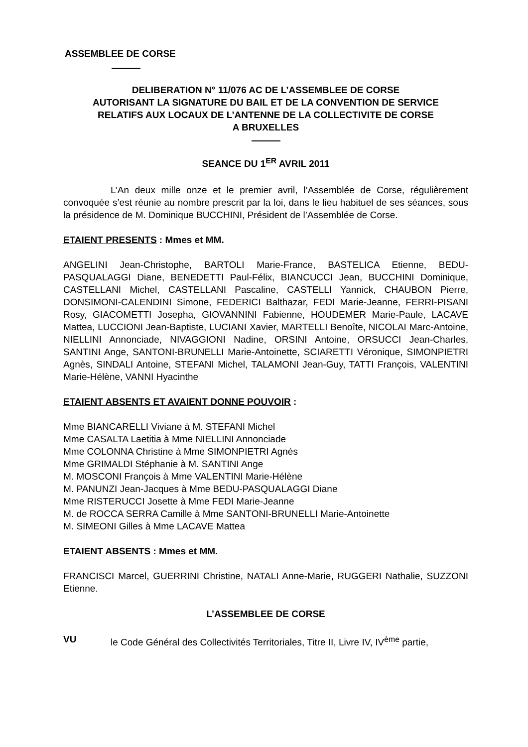ASSEMBLEE DE CORSE
DELIBERATION N° 11/076 AC DE L’ASSEMBLEE DE CORSE
AUTORISANT LA SIGNATURE DU BAIL ET DE LA CONVENTION DE SERVICE
RELATIFS AUX LOCAUX DE L’ANTENNE DE LA COLLECTIVITE DE CORSE
A BRUXELLES
SEANCE DU 1<sup>ER</sup> AVRIL 2011
L’An deux mille onze et le premier avril, l’Assemblée de Corse, régulièrement convoquée s’est réunie au nombre prescrit par la loi, dans le lieu habituel de ses séances, sous la présidence de M. Dominique BUCCHINI, Président de l’Assemblée de Corse.
ETAIENT PRESENTS : Mmes et MM.
ANGELINI Jean-Christophe, BARTOLI Marie-France, BASTELICA Etienne, BEDU-PASQUALAGGI Diane, BENEDETTI Paul-Félix, BIANCUCCI Jean, BUCCHINI Dominique, CASTELLANI Michel, CASTELLANI Pascaline, CASTELLI Yannick, CHAUBON Pierre, DONSIMONI-CALENDINI Simone, FEDERICI Balthazar, FEDI Marie-Jeanne, FERRI-PISANI Rosy, GIACOMETTI Josepha, GIOVANNINI Fabienne, HOUDEMER Marie-Paule, LACAVE Mattea, LUCCIONI Jean-Baptiste, LUCIANI Xavier, MARTELLI Benoîte, NICOLAI Marc-Antoine, NIELLINI Annonciade, NIVAGGIONI Nadine, ORSINI Antoine, ORSUCCI Jean-Charles, SANTINI Ange, SANTONI-BRUNELLI Marie-Antoinette, SCIARETTI Véronique, SIMONPIETRI Agnès, SINDALI Antoine, STEFANI Michel, TALAMONI Jean-Guy, TATTI François, VALENTINI Marie-Hélène, VANNI Hyacinthe
ETAIENT ABSENTS ET AVAIENT DONNE POUVOIR :
Mme BIANCARELLI Viviane à M. STEFANI Michel
Mme CASALTA Laetitia à Mme NIELLINI Annonciade
Mme COLONNA Christine à Mme SIMONPIETRI Agnès
Mme GRIMALDI Stéphanie à M. SANTINI Ange
M. MOSCONI François à Mme VALENTINI Marie-Hélène
M. PANUNZI Jean-Jacques à Mme BEDU-PASQUALAGGI Diane
Mme RISTERUCCI Josette à Mme FEDI Marie-Jeanne
M. de ROCCA SERRA Camille à Mme SANTONI-BRUNELLI Marie-Antoinette
M. SIMEONI Gilles à Mme LACAVE Mattea
ETAIENT ABSENTS : Mmes et MM.
FRANCISCI Marcel, GUERRINI Christine, NATALI Anne-Marie, RUGGERI Nathalie, SUZZONI Etienne.
L’ASSEMBLEE DE CORSE
VU le Code Général des Collectivités Territoriales, Titre II, Livre IV, IV<sup>ème</sup> partie,